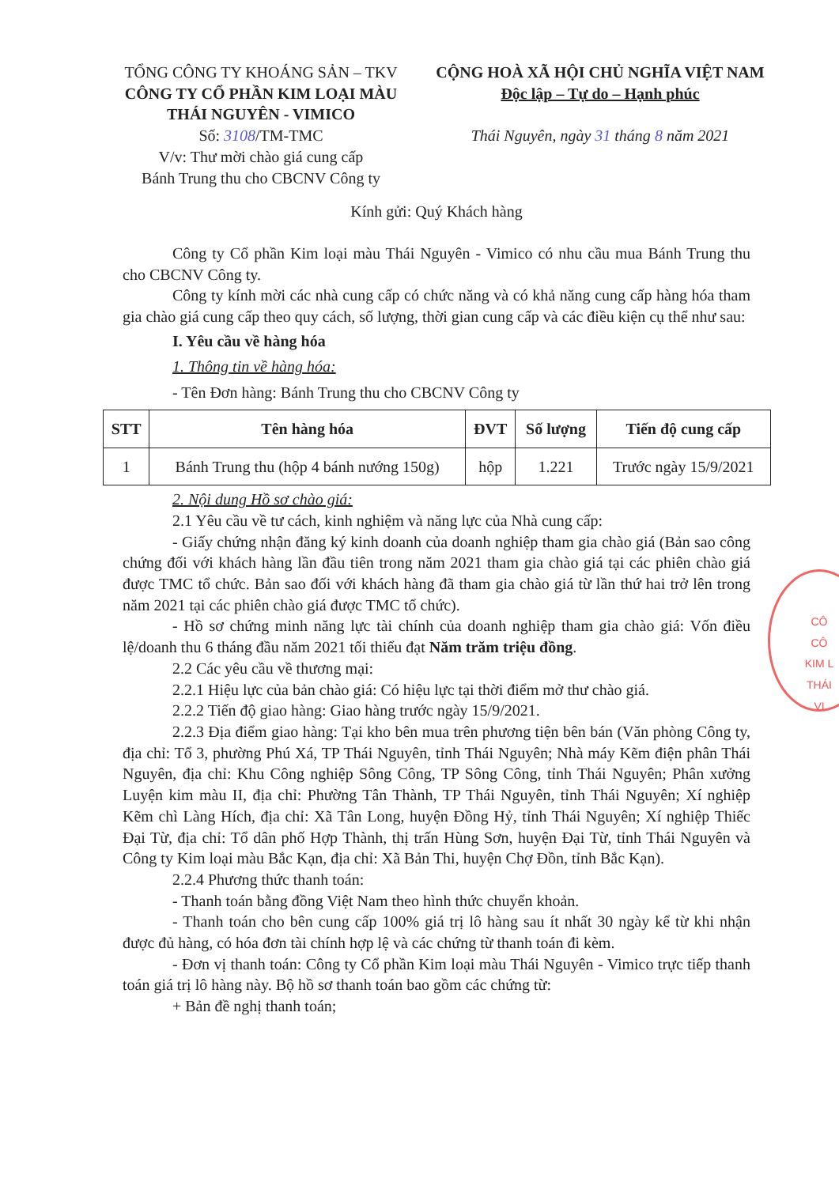TỔNG CÔNG TY KHOÁNG SẢN – TKV
CÔNG TY CỔ PHẦN KIM LOẠI MÀU
THÁI NGUYÊN - VIMICO
Số: 3108/TM-TMC
V/v: Thư mời chào giá cung cấp
Bánh Trung thu cho CBCNV Công ty
CỘNG HOÀ XÃ HỘI CHỦ NGHĨA VIỆT NAM
Độc lập – Tự do – Hạnh phúc
Thái Nguyên, ngày 31 tháng 8 năm 2021
Kính gửi: Quý Khách hàng
Công ty Cổ phần Kim loại màu Thái Nguyên - Vimico có nhu cầu mua Bánh Trung thu cho CBCNV Công ty.
Công ty kính mời các nhà cung cấp có chức năng và có khả năng cung cấp hàng hóa tham gia chào giá cung cấp theo quy cách, số lượng, thời gian cung cấp và các điều kiện cụ thể như sau:
I. Yêu cầu về hàng hóa
1. Thông tin về hàng hóa:
- Tên Đơn hàng: Bánh Trung thu cho CBCNV Công ty
| STT | Tên hàng hóa | ĐVT | Số lượng | Tiến độ cung cấp |
| --- | --- | --- | --- | --- |
| 1 | Bánh Trung thu (hộp 4 bánh nướng 150g) | hộp | 1.221 | Trước ngày 15/9/2021 |
2. Nội dung Hồ sơ chào giá:
2.1 Yêu cầu về tư cách, kinh nghiệm và năng lực của Nhà cung cấp:
- Giấy chứng nhận đăng ký kinh doanh của doanh nghiệp tham gia chào giá (Bản sao công chứng đối với khách hàng lần đầu tiên trong năm 2021 tham gia chào giá tại các phiên chào giá được TMC tổ chức. Bản sao đối với khách hàng đã tham gia chào giá từ lần thứ hai trở lên trong năm 2021 tại các phiên chào giá được TMC tổ chức).
- Hồ sơ chứng minh năng lực tài chính của doanh nghiệp tham gia chào giá: Vốn điều lệ/doanh thu 6 tháng đầu năm 2021 tối thiểu đạt Năm trăm triệu đồng.
2.2 Các yêu cầu về thương mại:
2.2.1 Hiệu lực của bản chào giá: Có hiệu lực tại thời điểm mở thư chào giá.
2.2.2 Tiến độ giao hàng: Giao hàng trước ngày 15/9/2021.
2.2.3 Địa điểm giao hàng: Tại kho bên mua trên phương tiện bên bán (Văn phòng Công ty, địa chỉ: Tổ 3, phường Phú Xá, TP Thái Nguyên, tỉnh Thái Nguyên; Nhà máy Kẽm điện phân Thái Nguyên, địa chỉ: Khu Công nghiệp Sông Công, TP Sông Công, tỉnh Thái Nguyên; Phân xưởng Luyện kim màu II, địa chỉ: Phường Tân Thành, TP Thái Nguyên, tỉnh Thái Nguyên; Xí nghiệp Kẽm chì Làng Hích, địa chỉ: Xã Tân Long, huyện Đồng Hỷ, tỉnh Thái Nguyên; Xí nghiệp Thiếc Đại Từ, địa chỉ: Tổ dân phố Hợp Thành, thị trấn Hùng Sơn, huyện Đại Từ, tỉnh Thái Nguyên và Công ty Kim loại màu Bắc Kạn, địa chỉ: Xã Bản Thi, huyện Chợ Đồn, tỉnh Bắc Kạn).
2.2.4 Phương thức thanh toán:
- Thanh toán bằng đồng Việt Nam theo hình thức chuyển khoản.
- Thanh toán cho bên cung cấp 100% giá trị lô hàng sau ít nhất 30 ngày kể từ khi nhận được đủ hàng, có hóa đơn tài chính hợp lệ và các chứng từ thanh toán đi kèm.
- Đơn vị thanh toán: Công ty Cổ phần Kim loại màu Thái Nguyên - Vimico trực tiếp thanh toán giá trị lô hàng này. Bộ hồ sơ thanh toán bao gồm các chứng từ:
+ Bản đề nghị thanh toán;
CÔ
CÔ
KIM L
THÁI
VI